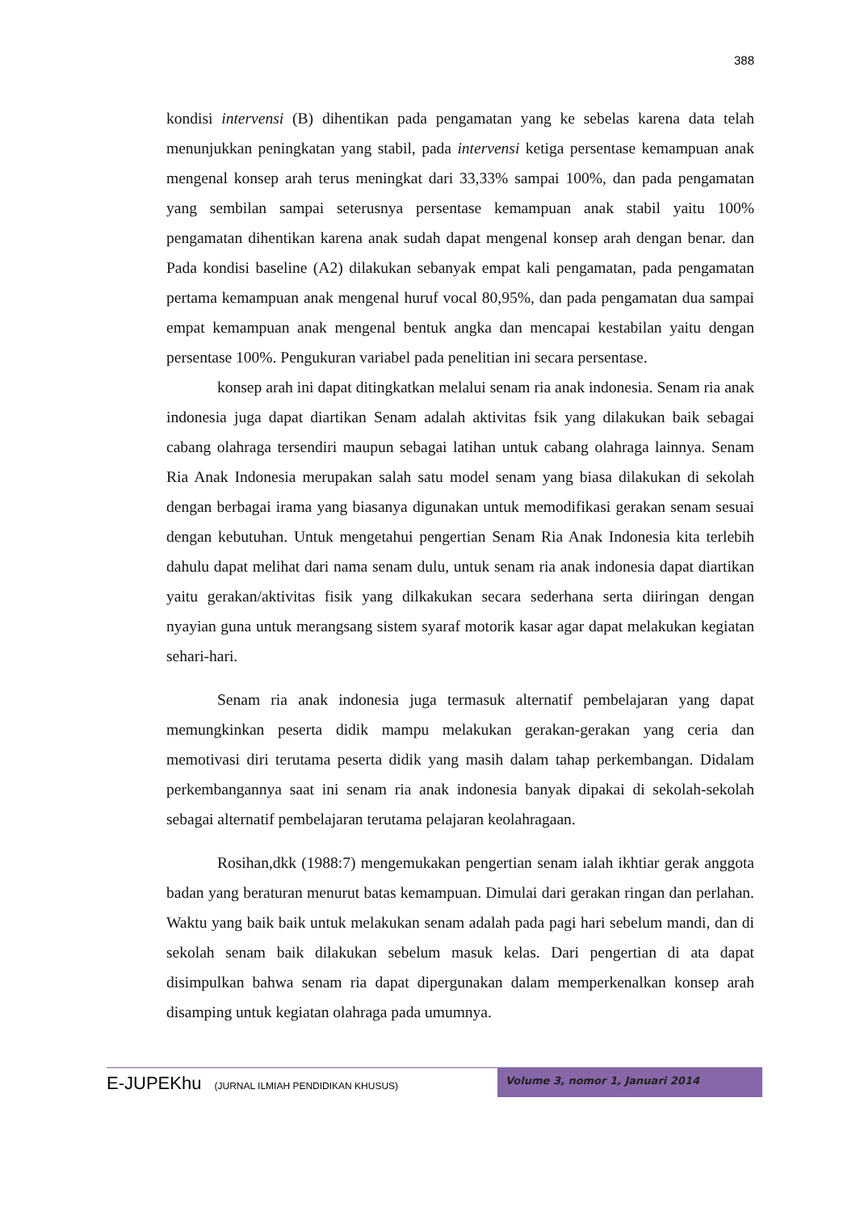388
kondisi intervensi (B) dihentikan pada pengamatan yang ke sebelas karena data telah menunjukkan peningkatan yang stabil, pada intervensi ketiga persentase kemampuan anak mengenal konsep arah terus meningkat dari 33,33% sampai 100%, dan pada pengamatan yang sembilan sampai seterusnya persentase kemampuan anak stabil yaitu 100% pengamatan dihentikan karena anak sudah dapat mengenal konsep arah dengan benar. dan Pada kondisi baseline (A2) dilakukan sebanyak empat kali pengamatan, pada pengamatan pertama kemampuan anak mengenal huruf vocal 80,95%, dan pada pengamatan dua sampai empat kemampuan anak mengenal bentuk angka dan mencapai kestabilan yaitu dengan persentase 100%. Pengukuran variabel pada penelitian ini secara persentase.
konsep arah ini dapat ditingkatkan melalui senam ria anak indonesia. Senam ria anak indonesia juga dapat diartikan Senam adalah aktivitas fsik yang dilakukan baik sebagai cabang olahraga tersendiri maupun sebagai latihan untuk cabang olahraga lainnya. Senam Ria Anak Indonesia merupakan salah satu model senam yang biasa dilakukan di sekolah dengan berbagai irama yang biasanya digunakan untuk memodifikasi gerakan senam sesuai dengan kebutuhan. Untuk mengetahui pengertian Senam Ria Anak Indonesia kita terlebih dahulu dapat melihat dari nama senam dulu, untuk senam ria anak indonesia dapat diartikan yaitu gerakan/aktivitas fisik yang dilkakukan secara sederhana serta diiringan dengan nyayian guna untuk merangsang sistem syaraf motorik kasar agar dapat melakukan kegiatan sehari-hari.
Senam ria anak indonesia juga termasuk alternatif pembelajaran yang dapat memungkinkan peserta didik mampu melakukan gerakan-gerakan yang ceria dan memotivasi diri terutama peserta didik yang masih dalam tahap perkembangan. Didalam perkembangannya saat ini senam ria anak indonesia banyak dipakai di sekolah-sekolah sebagai alternatif pembelajaran terutama pelajaran keolahragaan.
Rosihan,dkk (1988:7) mengemukakan pengertian senam ialah ikhtiar gerak anggota badan yang beraturan menurut batas kemampuan. Dimulai dari gerakan ringan dan perlahan. Waktu yang baik baik untuk melakukan senam adalah pada pagi hari sebelum mandi, dan di sekolah senam baik dilakukan sebelum masuk kelas. Dari pengertian di ata dapat disimpulkan bahwa senam ria dapat dipergunakan dalam memperkenalkan konsep arah disamping untuk kegiatan olahraga pada umumnya.
E-JUPEKhu (JURNAL ILMIAH PENDIDIKAN KHUSUS)
Volume 3, nomor 1, Januari 2014